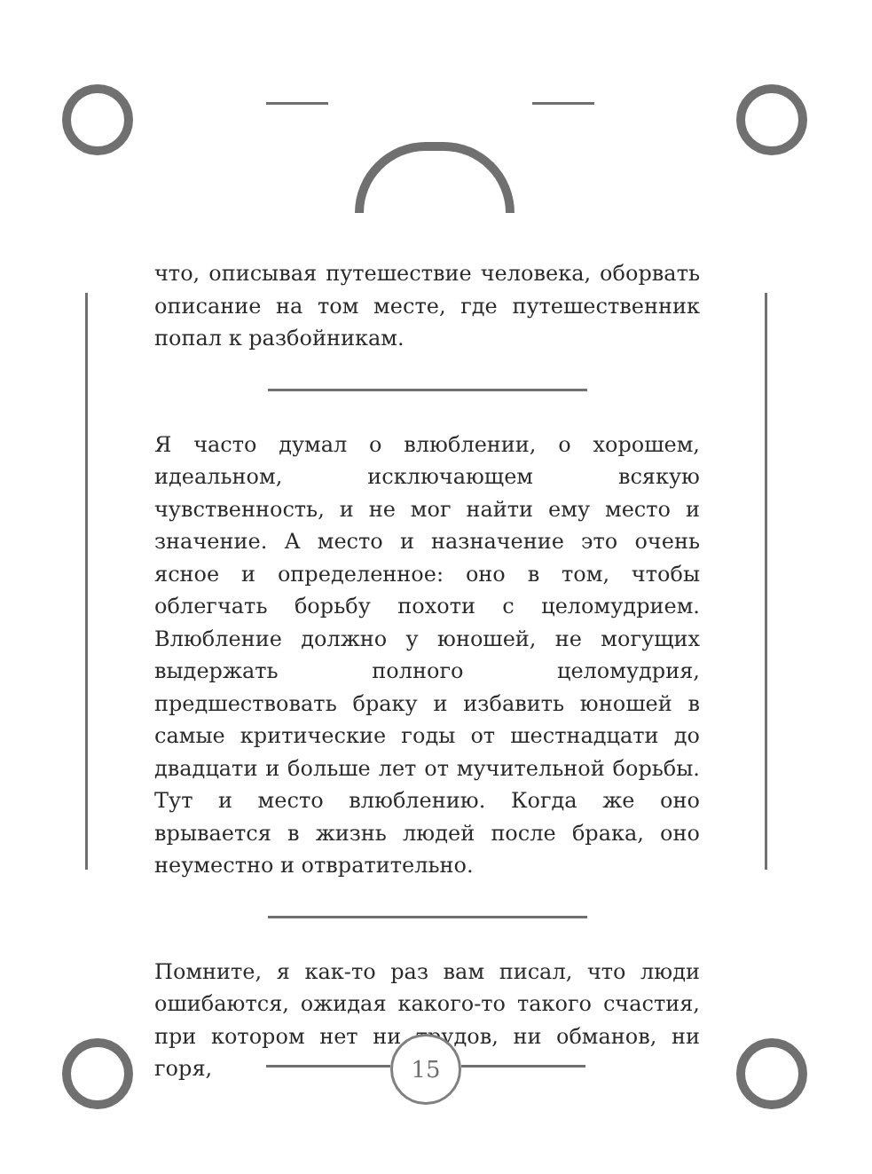что, описывая путешествие человека, оборвать описание на том месте, где путешественник попал к разбойникам.
Я часто думал о влюблении, о хорошем, идеальном, исключающем всякую чувственность, и не мог найти ему место и значение. А место и назначение это очень ясное и определенное: оно в том, чтобы облегчать борьбу похоти с целомудрием. Влюбление должно у юношей, не могущих выдержать полного целомудрия, предшествовать браку и избавить юношей в самые критические годы от шестнадцати до двадцати и больше лет от мучительной борьбы. Тут и место влюблению. Когда же оно врывается в жизнь людей после брака, оно неуместно и отвратительно.
Помните, я как-то раз вам писал, что люди ошибаются, ожидая какого-то такого счастия, при котором нет ни трудов, ни обманов, ни горя,
15